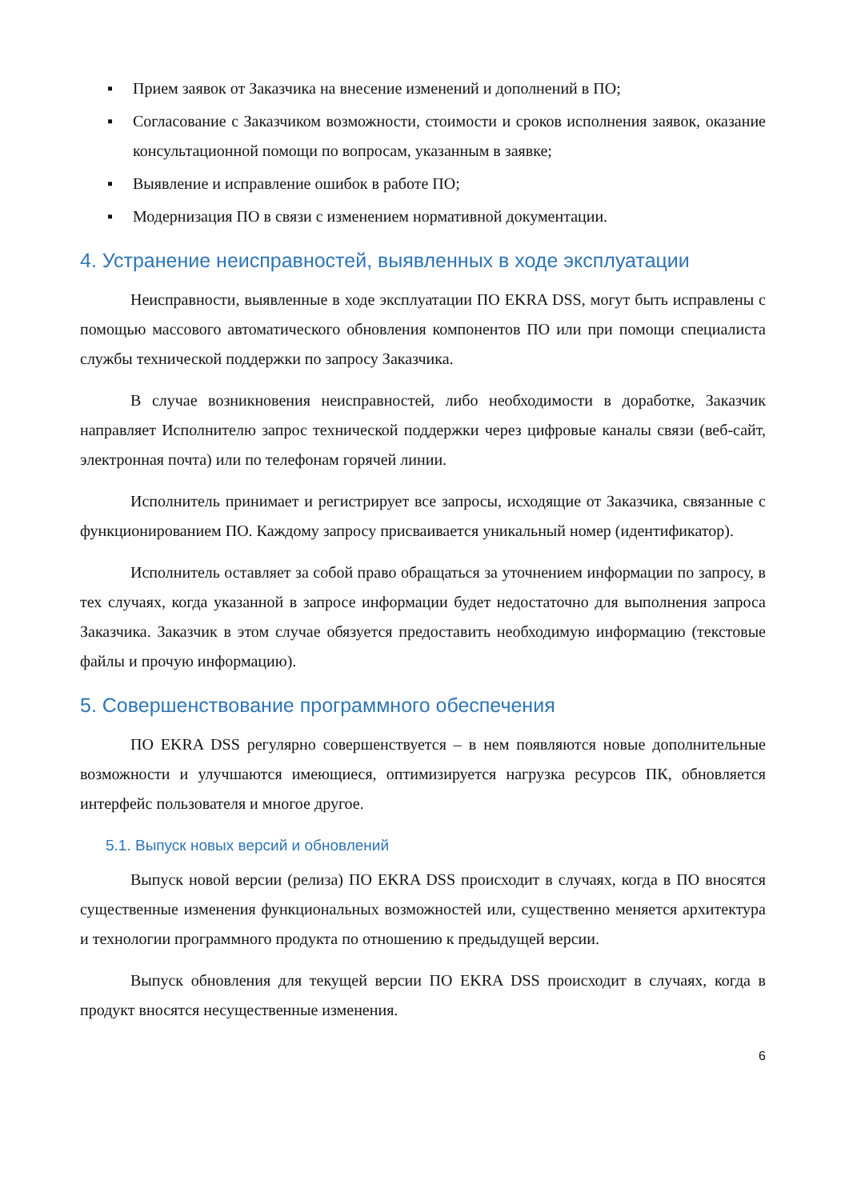▪ Прием заявок от Заказчика на внесение изменений и дополнений в ПО;
▪ Согласование с Заказчиком возможности, стоимости и сроков исполнения заявок, оказание консультационной помощи по вопросам, указанным в заявке;
▪ Выявление и исправление ошибок в работе ПО;
▪ Модернизация ПО в связи с изменением нормативной документации.
4. Устранение неисправностей, выявленных в ходе эксплуатации
Неисправности, выявленные в ходе эксплуатации ПО EKRA DSS, могут быть исправлены с помощью массового автоматического обновления компонентов ПО или при помощи специалиста службы технической поддержки по запросу Заказчика.
В случае возникновения неисправностей, либо необходимости в доработке, Заказчик направляет Исполнителю запрос технической поддержки через цифровые каналы связи (веб-сайт, электронная почта) или по телефонам горячей линии.
Исполнитель принимает и регистрирует все запросы, исходящие от Заказчика, связанные с функционированием ПО. Каждому запросу присваивается уникальный номер (идентификатор).
Исполнитель оставляет за собой право обращаться за уточнением информации по запросу, в тех случаях, когда указанной в запросе информации будет недостаточно для выполнения запроса Заказчика. Заказчик в этом случае обязуется предоставить необходимую информацию (текстовые файлы и прочую информацию).
5. Совершенствование программного обеспечения
ПО EKRA DSS регулярно совершенствуется – в нем появляются новые дополнительные возможности и улучшаются имеющиеся, оптимизируется нагрузка ресурсов ПК, обновляется интерфейс пользователя и многое другое.
5.1. Выпуск новых версий и обновлений
Выпуск новой версии (релиза) ПО EKRA DSS происходит в случаях, когда в ПО вносятся существенные изменения функциональных возможностей или, существенно меняется архитектура и технологии программного продукта по отношению к предыдущей версии.
Выпуск обновления для текущей версии ПО EKRA DSS происходит в случаях, когда в продукт вносятся несущественные изменения.
6